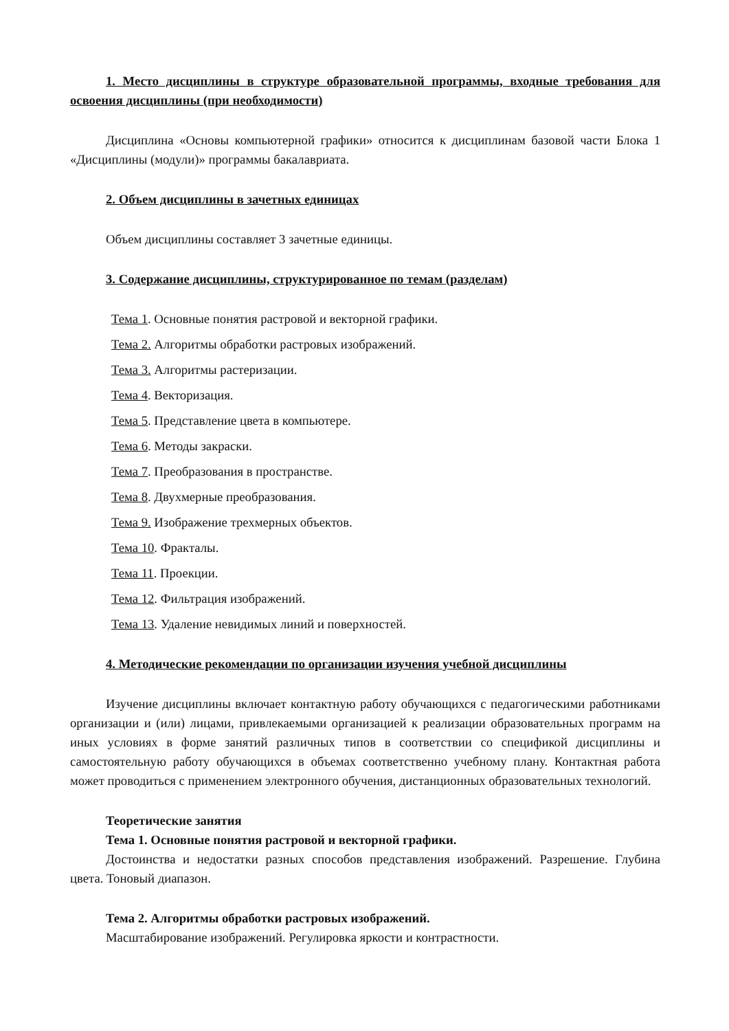1. Место дисциплины в структуре образовательной программы, входные требования для освоения дисциплины (при необходимости)
Дисциплина «Основы компьютерной графики» относится к дисциплинам базовой части Блока 1 «Дисциплины (модули)» программы бакалавриата.
2. Объем дисциплины в зачетных единицах
Объем дисциплины составляет 3 зачетные единицы.
3. Содержание дисциплины, структурированное по темам (разделам)
Тема 1. Основные понятия растровой и векторной графики.
Тема 2. Алгоритмы обработки растровых изображений.
Тема 3. Алгоритмы растеризации.
Тема 4. Векторизация.
Тема 5. Представление цвета в компьютере.
Тема 6. Методы закраски.
Тема 7. Преобразования в пространстве.
Тема 8. Двухмерные преобразования.
Тема 9. Изображение трехмерных объектов.
Тема 10. Фракталы.
Тема 11. Проекции.
Тема 12. Фильтрация изображений.
Тема 13. Удаление невидимых линий и поверхностей.
4. Методические рекомендации по организации изучения учебной дисциплины
Изучение дисциплины включает контактную работу обучающихся с педагогическими работниками организации и (или) лицами, привлекаемыми организацией к реализации образовательных программ на иных условиях в форме занятий различных типов в соответствии со спецификой дисциплины и самостоятельную работу обучающихся в объемах соответственно учебному плану. Контактная работа может проводиться с применением электронного обучения, дистанционных образовательных технологий.
Теоретические занятия
Тема 1. Основные понятия растровой и векторной графики.
Достоинства и недостатки разных способов представления изображений. Разрешение. Глубина цвета. Тоновый диапазон.
Тема 2. Алгоритмы обработки растровых изображений.
Масштабирование изображений. Регулировка яркости и контрастности.